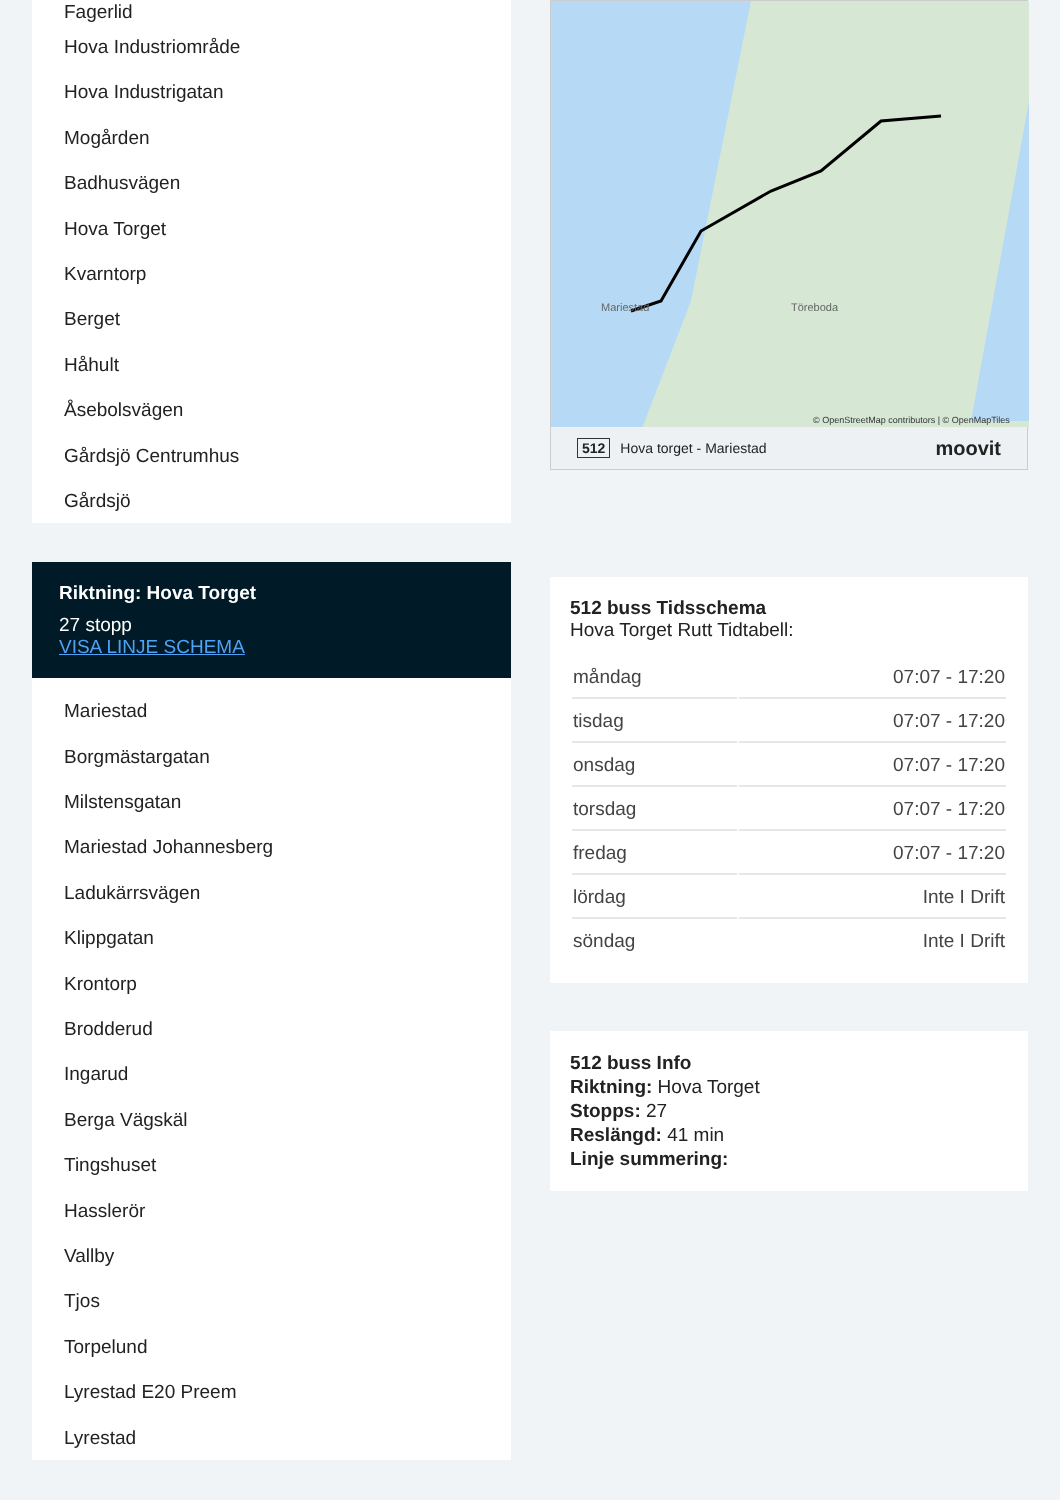Fagerlid
Hova Industriområde
Hova Industrigatan
Mogården
Badhusvägen
Hova Torget
Kvarntorp
Berget
Håhult
Åsebolsvägen
Gårdsjö Centrumhus
Gårdsjö
Riktning: Hova Torget
27 stopp
VISA LINJE SCHEMA
Mariestad
Borgmästargatan
Milstensgatan
Mariestad Johannesberg
Ladukärrsvägen
Klippgatan
Krontorp
Brodderud
Ingarud
Berga Vägskäl
Tingshuset
Hasslerör
Vallby
Tjos
Torpelund
Lyrestad E20 Preem
Lyrestad
Töreboda
Mariestad
© OpenStreetMap contributors | © OpenMapTiles
512 Hova torget - Mariestad moovit
512 buss Tidsschema
Hova Torget Rutt Tidtabell:
| måndag | 07:07 - 17:20 |
| tisdag | 07:07 - 17:20 |
| onsdag | 07:07 - 17:20 |
| torsdag | 07:07 - 17:20 |
| fredag | 07:07 - 17:20 |
| lördag | Inte I Drift |
| söndag | Inte I Drift |
512 buss Info
Riktning: Hova Torget
Stopps: 27
Reslängd: 41 min
Linje summering: